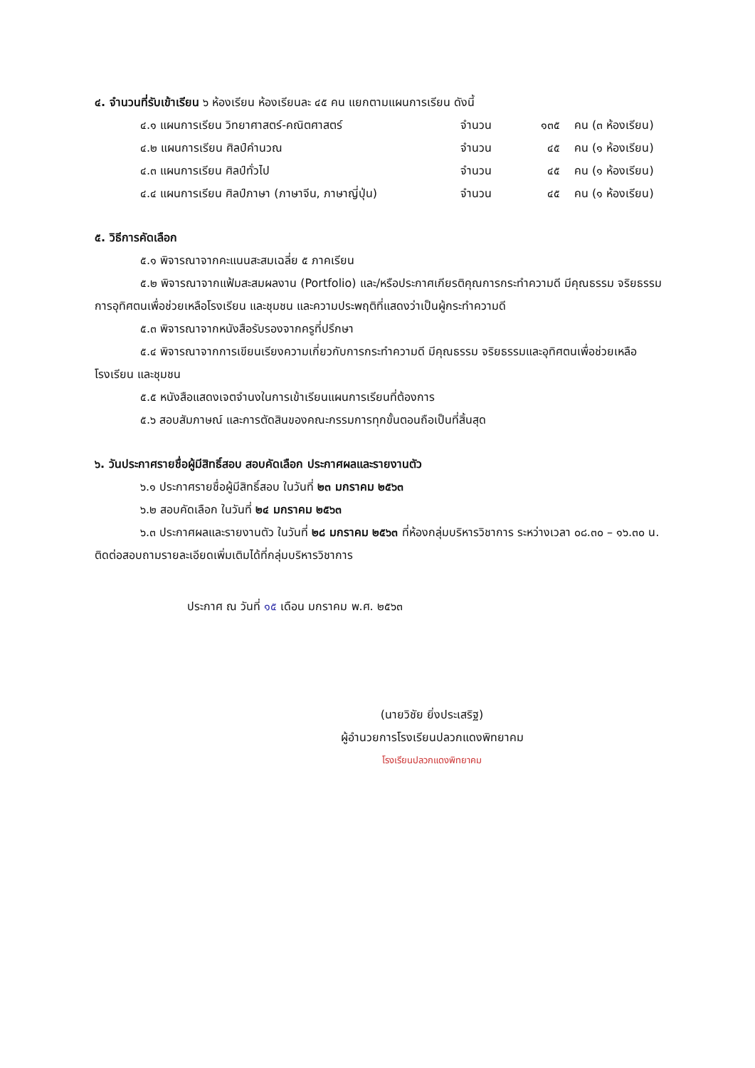๔. จำนวนที่รับเข้าเรียน ๖ ห้องเรียน ห้องเรียนละ ๔๕ คน แยกตามแผนการเรียน ดังนี้
| ๔.๑ แผนการเรียน วิทยาศาสตร์-คณิตศาสตร์ | จำนวน | ๑๓๕ | คน (๓ ห้องเรียน) |
| ๔.๒ แผนการเรียน ศิลป์คำนวณ | จำนวน | ๔๕ | คน (๑ ห้องเรียน) |
| ๔.๓ แผนการเรียน ศิลป์ทั่วไป | จำนวน | ๔๕ | คน (๑ ห้องเรียน) |
| ๔.๔ แผนการเรียน ศิลป์ภาษา (ภาษาจีน, ภาษาญี่ปุ่น) | จำนวน | ๔๕ | คน (๑ ห้องเรียน) |
๕. วิธีการคัดเลือก
๕.๑ พิจารณาจากคะแนนสะสมเฉลี่ย ๕ ภาคเรียน
๕.๒ พิจารณาจากแฟ้มสะสมผลงาน (Portfolio) และ/หรือประกาศเกียรติคุณการกระทำความดี มีคุณธรรม จริยธรรมการอุทิศตนเพื่อช่วยเหลือโรงเรียน และชุมชน และความประพฤติที่แสดงว่าเป็นผู้กระทำความดี
๕.๓ พิจารณาจากหนังสือรับรองจากครูที่ปรึกษา
๕.๔ พิจารณาจากการเขียนเรียงความเกี่ยวกับการกระทำความดี มีคุณธรรม จริยธรรมและอุทิศตนเพื่อช่วยเหลือโรงเรียน และชุมชน
๕.๕ หนังสือแสดงเจตจำนงในการเข้าเรียนแผนการเรียนที่ต้องการ
๕.๖ สอบสัมภาษณ์ และการตัดสินของคณะกรรมการทุกขั้นตอนถือเป็นที่สิ้นสุด
๖. วันประกาศรายชื่อผู้มีสิทธิ์สอบ สอบคัดเลือก ประกาศผลและรายงานตัว
๖.๑ ประกาศรายชื่อผู้มีสิทธิ์สอบ ในวันที่ ๒๓ มกราคม ๒๕๖๓
๖.๒ สอบคัดเลือก ในวันที่ ๒๔ มกราคม ๒๕๖๓
๖.๓ ประกาศผลและรายงานตัว ในวันที่ ๒๘ มกราคม ๒๕๖๓ ที่ห้องกลุ่มบริหารวิชาการ ระหว่างเวลา ๐๘.๓๐ – ๑๖.๓๐ น. ติดต่อสอบถามรายละเอียดเพิ่มเติมได้ที่กลุ่มบริหารวิชาการ
ประกาศ ณ วันที่ ๑๕ เดือน มกราคม พ.ศ. ๒๕๖๓
(นายวิชัย ยิ่งประเสริฐ)
ผู้อำนวยการโรงเรียนปลวกแดงพิทยาคม
โรงเรียนปลวกแดงพิทยาคม